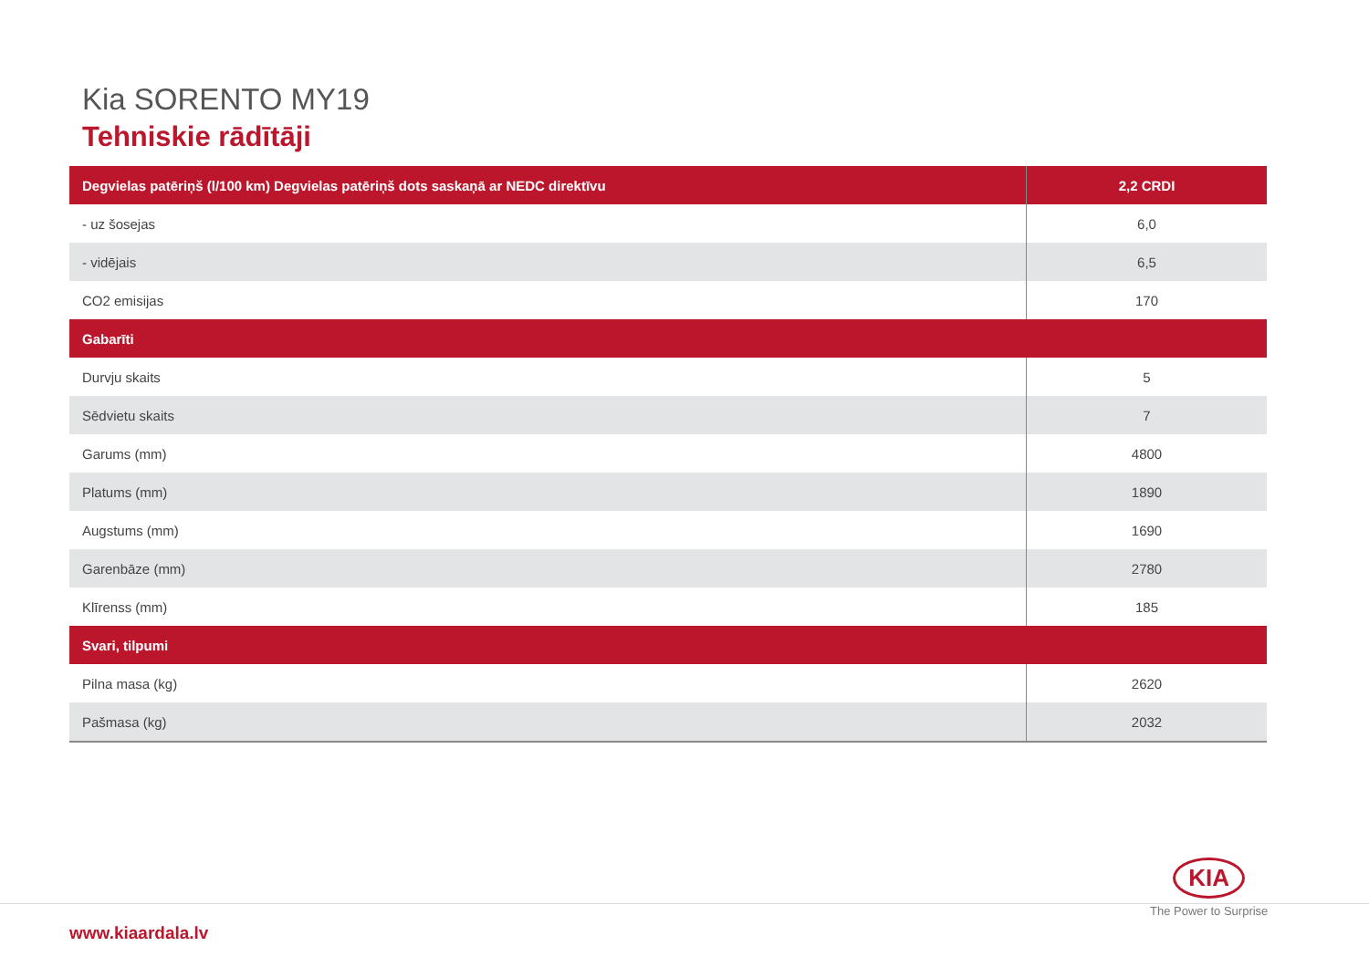Kia SORENTO MY19
Tehniskie rādītāji
| Degvielas patēriņš (l/100 km) Degvielas patēriņš dots saskaņā ar NEDC direktīvu | 2,2 CRDI |
| --- | --- |
| - uz šosejas | 6,0 |
| - vidējais | 6,5 |
| CO2 emisijas | 170 |
| Gabarīti | |
| Durvju skaits | 5 |
| Sēdvietu skaits | 7 |
| Garums (mm) | 4800 |
| Platums (mm) | 1890 |
| Augstums (mm) | 1690 |
| Garenbāze (mm) | 2780 |
| Klīrenss (mm) | 185 |
| Svari, tilpumi | |
| Pilna masa (kg) | 2620 |
| Pašmasa (kg) | 2032 |
www.kiaardala.lv
KIA
The Power to Surprise